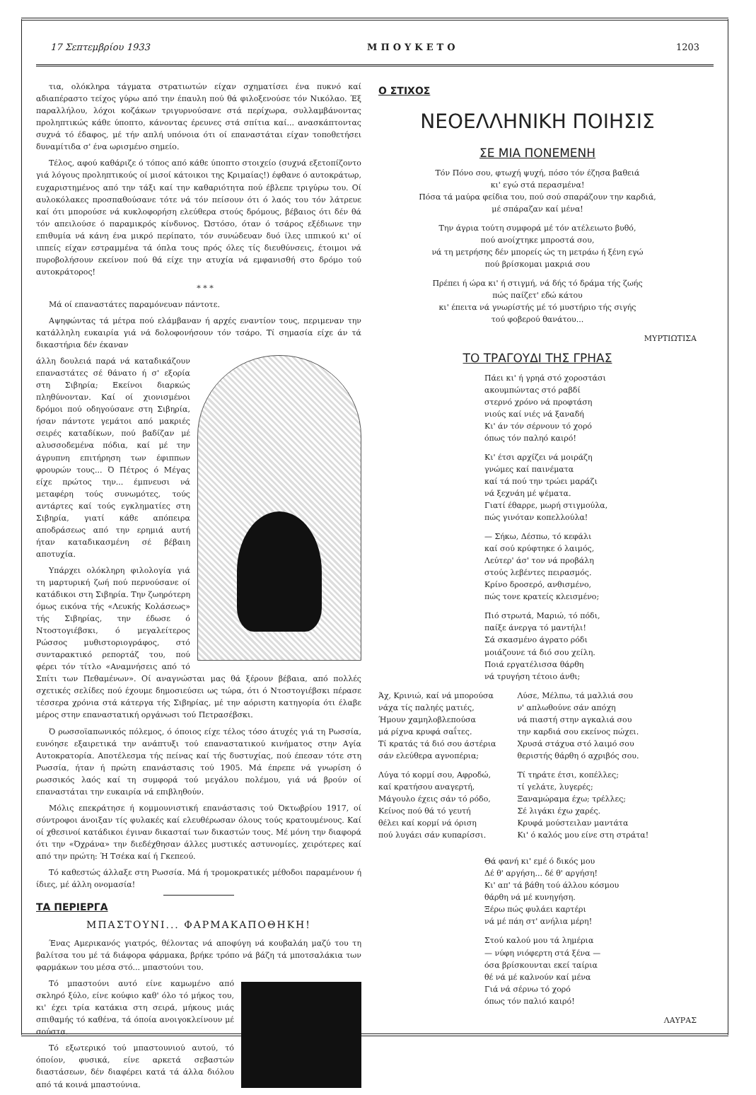17 Σεπτεμβρίου 1933 ΜΠΟΥΚΕΤΟ 1203
τια, ολόκληρα τάγματα στρατιωτών είχαν σχηματίσει ένα πυκνό καί αδιαπέραστο τείχος γύρω από την έπαυλη πού θά φιλοξενούσε τόν Νικόλαο. Έξ παραλλήλου, λόχοι κοζάκων τριγυρνούσανε στά περίχωρα, συλλαμβάνοντας προληπτικώς κάθε ύποπτο, κάνοντας έρευνες στά σπίτια καί... ανασκάπτοντας συχνά τό έδαφος, μέ τήν απλή υπόνοια ότι οί επαναστάται είχαν τοποθετήσει δυναμίτιδα σ' ένα ωρισμένο σημείο.
Τέλος, αφού καθάριζε ό τόπος από κάθε ύποπτο στοιχείο (συχνά εξετοπίζοντο γιά λόγους προληπτικούς οί μισοί κάτοικοι της Κριμαίας!) έφθανε ό αυτοκράτωρ, ευχαριστημένος από την τάξι καί την καθαριότητα πού έβλεπε τριγύρω του. Οί αυλοκόλακες προσπαθούσανε τότε νά τόν πείσουν ότι ό λαός του τόν λάτρευε καί ότι μπορούσε νά κυκλοφορήση ελεύθερα στούς δρόμους, βέβαιος ότι δέν θά τόν απειλούσε ό παραμικρός κίνδυνος. Ώστόσο, όταν ό τσάρος εξέδιωνε την επιθυμία νά κάνη ένα μικρό περίπατο, τόν συνώδευαν δυό ίλες ιππικού κι' οί ιππείς είχαν εστραμμένα τά όπλα τους πρός όλες τίς διευθύνσεις, έτοιμοι νά πυροβολήσουν εκείνον πού θά είχε την ατυχία νά εμφανισθή στο δρόμο τού αυτοκράτορος!
* * *
Μά οί επαναστάτες παραμόνευαν πάντοτε.
Αψηφώντας τά μέτρα πού ελάμβαναν ή αρχές εναντίον τους, περιμεναν την κατάλληλη ευκαιρία γιά νά δολοφονήσουν τόν τσάρο. Τί σημασία είχε άν τά δικαστήρια δέν έκαναν
άλλη δουλειά παρά νά καταδικάζουν επαναστάτες σέ θάνατο ή σ' εξορία στη Σιβηρία; Εκείνοι διαρκώς πληθύνονταν. Καί οί χιονισμένοι δρόμοι πού οδηγούσανε στη Σιβηρία, ήσαν πάντοτε γεμάτοι από μακριές σειρές καταδίκων, πού βαδίζαν μέ αλυσσοδεμένα πόδια, καί μέ την άγρυπνη επιτήρηση των έφιππων φρουρών τους... Ό Πέτρος ό Μέγας είχε πρώτος την... έμπνευσι νά μεταφέρη τούς συνωμότες, τούς αντάρτες καί τούς εγκληματίες στη Σιβηρία, γιατί κάθε απόπειρα αποδράσεως από την ερημιά αυτή ήταν καταδικασμένη σέ βέβαιη αποτυχία.
Υπάρχει ολόκληρη φιλολογία γιά τη μαρτυρική ζωή πού περνούσανε οί κατάδικοι στη Σιβηρία. Την ζωηρότερη όμως εικόνα τής «Λευκής Κολάσεως» τής Σιβηρίας, την έδωσε ό Ντοστογιέβσκι, ό μεγαλείτερος Ρώσσος μυθιστοριογράφος, στό συνταρακτικό ρεπορτάζ του, πού φέρει τόν τίτλο «Αναμνήσεις από τό Σπίτι των Πεθαμένων». Οί αναγνώσται μας θά ξέρουν βέβαια, από πολλές σχετικές σελίδες πού έχουμε δημοσιεύσει ως τώρα, ότι ό Ντοστογιέβσκι πέρασε τέσσερα χρόνια στά κάτεργα τής Σιβηρίας, μέ την αόριστη κατηγορία ότι έλαβε μέρος στην επαναστατική οργάνωσι τού Πετρασέβσκι.
Ό ρωσσοϊαπωνικός πόλεμος, ό όποιος είχε τέλος τόσο άτυχές γιά τη Ρωσσία, ευνόησε εξαιρετικά την ανάπτυξι τού επαναστατικού κινήματος στην Αγία Αυτοκρατορία. Αποτέλεσμα τής πείνας καί τής δυστυχίας, πού έπεσαν τότε στη Ρωσσία, ήταν ή πρώτη επανάστασις τού 1905. Μά έπρεπε νά γνωρίση ό ρωσσικός λαός καί τη συμφορά τού μεγάλου πολέμου, γιά νά βρούν οί επαναστάται την ευκαιρία νά επιβληθούν.
Μόλις επεκράτησε ή κομμουνιστική επανάστασις τού Όκτωβρίου 1917, οί σύντροφοι άνοιξαν τίς φυλακές καί ελευθέρωσαν όλους τούς κρατουμένους. Καί οί χθεσινοί κατάδικοι έγιναν δικασταί των δικαστών τους. Μέ μόνη την διαφορά ότι την «Όχράνα» την διεδέχθησαν άλλες μυστικές αστυνομίες, χειρότερες καί από την πρώτη: Ή Τσέκα καί ή Γκεπεού.
Τό καθεστώς άλλαξε στη Ρωσσία. Μά ή τρομοκρατικές μέθοδοι παραμένουν ή ίδιες, μέ άλλη ονομασία!
ΤΑ ΠΕΡΙΕΡΓΑ
ΜΠΑΣΤΟΥΝΙ... ΦΑΡΜΑΚΑΠΟΘΗΚΗ!
Ένας Αμερικανός γιατρός, θέλοντας νά αποφύγη νά κουβαλάη μαζύ του τη βαλίτσα του μέ τά διάφορα φάρμακα, βρήκε τρόπο νά βάζη τά μποτσαλάκια των φαρμάκων του μέσα στό... μπαστούνι του.
Τό μπαστούνι αυτό είνε καμωμένο από σκληρό ξύλο, είνε κούφιο καθ' όλο τό μήκος του, κι' έχει τρία κατάκια στη σειρά, μήκους μιάς σπιθαμής τό καθένα, τά όποία ανοιγοκλείνουν μέ σούστα.
Τό εξωτερικό τού μπαστουνιού αυτού, τό όποίον, φυσικά, είνε αρκετά σεβαστών διαστάσεων, δέν διαφέρει κατά τά άλλα διόλου από τά κοινά μπαστούνια.
Ο ΣΤΙΧΟΣ
ΝΕΟΕΛΛΗΝΙΚΗ ΠΟΙΗΣΙΣ
ΣΕ ΜΙΑ ΠΟΝΕΜΕΝΗ
Τόν Πόνο σου, φτωχή ψυχή, πόσο τόν έζησα βαθειά
κι' εγώ στά περασμένα!
Πόσα τά μαύρα φείδια του, πού σού σπαράζουν την καρδιά,
μέ σπάραζαν καί μένα!
Την άγρια τούτη συμφορά μέ τόν ατέλειωτο βυθό,
πού ανοίχτηκε μπροστά σου,
νά τη μετρήσης δέν μπορείς ώς τη μετράω ή ξένη εγώ
πού βρίσκομαι μακριά σου
Πρέπει ή ώρα κι' ή στιγμή, νά δής τό δράμα τής ζωής
πώς παίζετ' εδώ κάτου
κι' έπειτα νά γνωρίστής μέ τό μυστήριο τής σιγής
τού φοβερού θανάτου...
ΜΥΡΤΙΩΤΙΣΑ
ΤΟ ΤΡΑΓΟΥΔΙ ΤΗΣ ΓΡΗΑΣ
Πάει κι' ή γρηά στό χοροστάσι
ακουμπώντας στό ραβδί
στερνό χρόνο νά προφτάση
νιούς καί νιές νά ξαναδή
Κι' άν τόν σέρνουν τό χορό
όπως τόν παληό καιρό!
Κι' έτσι αρχίζει νά μοιράζη
γνώμες καί παινέματα
καί τά πού την τρώει μαράζι
νά ξεχνάη μέ ψέματα.
Γιατί έθαρρε, μωρή στιγμούλα,
πώς γινόταν κοπελλούλα!
— Σήκω, Δέσπω, τό κεφάλι
καί σού κρύφτηκε ό λαιμός,
Λεύτερ' άσ' τον νά προβάλη
στούς λεβέντες πειρασμός.
Κρίνο δροσερό, ανθισμένο,
πώς τονε κρατείς κλεισμένο;
Πιό στρωτά, Μαριώ, τό πόδι,
παίξε άνεργα τό μαντήλι!
Σά σκασμένο άγρατο ρόδι
μοιάζουνε τά διό σου χείλη.
Ποιά εργατέλισσα θάρθη
νά τρυγήση τέτοιο άνθι;
Άχ, Κρινιώ, καί νά μπορούσα
νάχα τίς παληές ματιές,
Ήμουν χαμηλοβλεπούσα
μά ρίχνα κρυφά σαΐτες.
Τί κρατάς τά διό σου άστέρια
σάν ελεύθερα αγνοπέρια;
Λύγα τό κορμί σου, Αφροδώ,
καί κρατήσου αναγερτή,
Μάγουλο έχεις σάν τό ρόδο,
Κείνος πού θά τό γευτή
θέλει καί κορμί νά όριση
πού λυγάει σάν κυπαρίσσι.
Λύσε, Μέλπω, τά μαλλιά σου
ν' απλωθούνε σάν απόχη
νά πιαστή στην αγκαλιά σου
την καρδιά σου εκείνος πώχει.
Χρυσά στάχυα στό λαιμό σου
θεριστής θάρθη ό αχριβός σου.
Τί τηράτε έτσι, κοπέλλες;
τί γελάτε, λυγερές;
Ξαναμώραμα έχω; τρέλλες;
Σέ λιγάκι έχω χαρές.
Κρυφά μούστειλαν μαντάτα
Κι' ό καλός μου είνε στη στράτα!
Θά φανή κι' εμέ ό δικός μου
Δέ θ' αργήση... δέ θ' αργήση!
Κι' απ' τά βάθη τού άλλου κόσμου
θάρθη νά μέ κυνηγήση.
Ξέρω πώς φυλάει καρτέρι
νά μέ πάη στ' ανήλια μέρη!
Στού καλού μου τά λημέρια
— νύφη νιόφερτη στά ξένα —
όσα βρίσκουνται εκεί ταίρια
θέ νά μέ καλνούν καί μένα
Γιά νά σέρνω τό χορό
όπως τόν παλιό καιρό!
ΛΑΥΡΑΣ